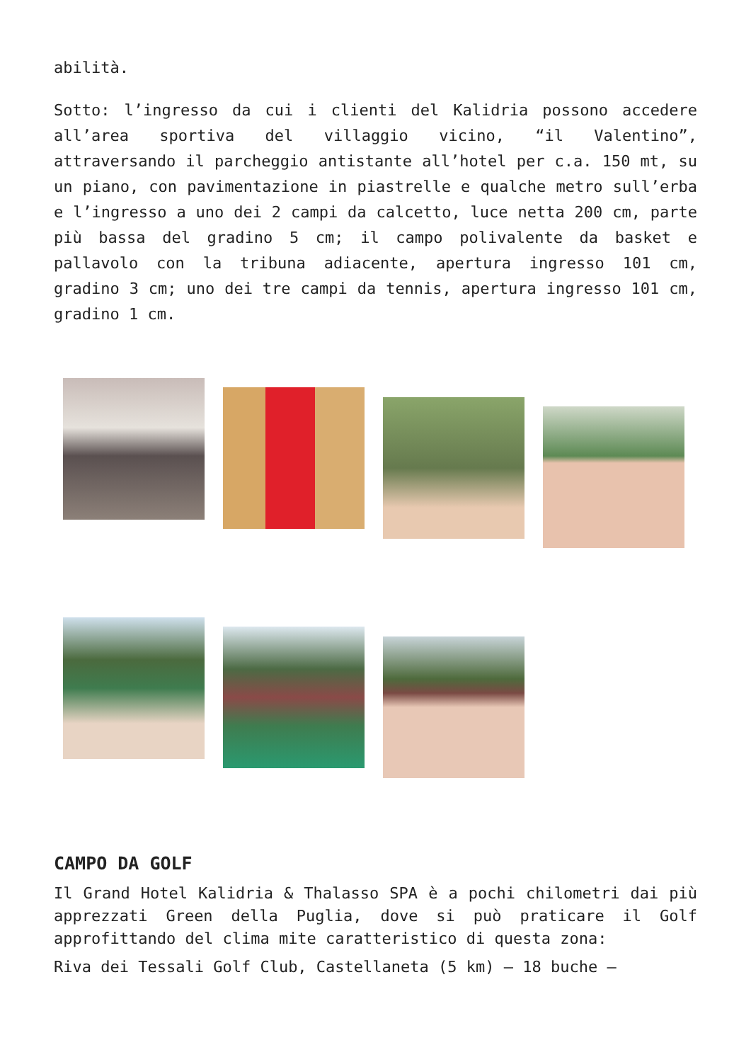abilità.
Sotto: l’ingresso da cui i clienti del Kalidria possono accedere all’area sportiva del villaggio vicino, “il Valentino”, attraversando il parcheggio antistante all’hotel per c.a. 150 mt, su un piano, con pavimentazione in piastrelle e qualche metro sull’erba e l’ingresso a uno dei 2 campi da calcetto, luce netta 200 cm, parte più bassa del gradino 5 cm; il campo polivalente da basket e pallavolo con la tribuna adiacente, apertura ingresso 101 cm, gradino 3 cm; uno dei tre campi da tennis, apertura ingresso 101 cm, gradino 1 cm.
CAMPO DA GOLF
Il Grand Hotel Kalidria & Thalasso SPA è a pochi chilometri dai più apprezzati Green della Puglia, dove si può praticare il Golf approfittando del clima mite caratteristico di questa zona:
Riva dei Tessali Golf Club, Castellaneta (5 km) – 18 buche –